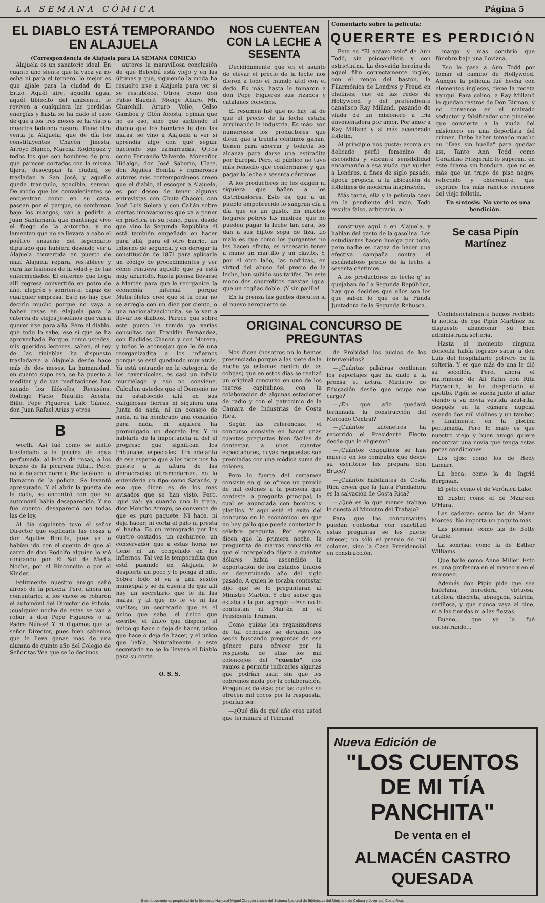LA SEMANA CÓMICA Página 5
EL DIABLO ESTÁ TEMPORANDO EN ALAJUELA
(Correspondencia de Alajuela para LA SEMANA COMICA)
Alajuela es un sanatorio ideal. En cuanto uno siente que la vaca ya no echa ni para el ternero, lo mejor es que ajiale para la ciudad de El Erizo. Aquél aire, aquella agua, aquél tibiecito del ambiente, le reviven a cualquiera las perdidas energías y hasta se ha dado el caso de que a los tres meses se ha visto a muertos botando basura. Tiene otra venta ja Alajuela; que de día los constituyentes Chacón Jinesta, Arroyo Blanco, Marcial Rodríguez y todos los que son hombres de pro, que parecen cortados con la misma tijera, desocupan la ciudad, se trasladan a San José, y aquello queda tranquilo, apacible, sereno. De modo que los convalecientes se encuentran como en su casa, pasean por el parque, se sombrean bajo los mangos, van a pedirle a Juan Santamaría que mantenga vivo el fuego de la antorcha, y no lamentan que no se llevara a cabo el poético ensueño del legendario diputado que hubiera deseado ver a Alajuela convertida en puerto de mar. Alajuela repara, restablece y cura las lesiones de la edad y de las enfermedades. El enfermo que llega allí regresa convertido en potro de año, alegrón y sonriente, capaz de cualquier empresa. Esto no hay que decirlo mucho porque no vaya a haber casas en Alajuela para la caterva de viejos josefinos que van a querer irse para allá. Pero el diablo, que todo lo sabe, ese sí que se ha aprovechado. Porque, como ustedes, mis queridos lectores, saben, el rey de las tinieblas ha dispuesto trasladarse a Alajuela desde hace más de dos meses. La humanidad, en cuanto supo eso, se ha puesto a meditar y de sus meditaciones han sacado los filósofos, Recaséns, Rodrigo Facio, Nautilio Acosta, Billo, Pepe Figueres, Lalo Gámez, don Juan Rafael Arias y otros
B
worth. Así fué como se sintió trasladado a la piscina de agua perfumada, al lecho de rosas, a los brazos de la picarona Rita... Pero, no lo dejaron dormir. Por teléfono lo llamaron de la policía. Se levantó apresurado. Y al abrir la puerta de la calle, se encontró con que su automóvil había desaparecido. Y no fué cuento: desapareció con todas las de ley.
Al día siguiente tuvo el señor Director que explicarle las cosas a don Aquiles Bonilla, pues ya le habían ido con el cuento de que al carro de don Rodolfo alguien lo vió rondando por El Sol de Media Noche, por el Rincon­cito o por el Kinder.
Felizmente nuestro amigo salió airoso de la prueba. Pero, ahora un comentario: si los cacos se robaron el automóvil del Director de Policía, ¡cualquier noche de estas se van a robar a don Pepe Figueres o al Padre Núñez! Y ni digamos que al señor Director, pues bien sabemos que le lleva ganas más de una alumna de quinto año del Colegio de Señoritas Vea que se lo decimos.
autores la maravillosa conclusión de que Belcebú está viejo y en las últimas y que, siguiendo la moda ha resuelto irse a Alajuela para ver si se restablece. Otros, como don Fabio Baudrit, Monge Alfaro, Mr. Churchill, Arturo Volio, Celso Gamboa y Otón Acosta, opinan que no es eso, sino que sintiendo el diablo que los hombres le dan las malas, se vino a Alajuela a ver si aprendía algo con qué seguir haciendo sus zamarradas. Otros como Fernando Valverde, Monseñor Hidalgo, don José Saborío, Ulate, don Aquiles Bonilla y numerosos autores más contemporáneos creen que el diablo, al escoger a Alajuela, es por deseo de tener algunas entrevistas con Chuta Chacón, con José Luis Solera y con Calián sobre ciertas innovaciones que va a poner en práctica en su reino, pues, desde que vino la Segunda República él está también empeñado en hacer para allá, para el otro barrio, un Infierno de segunda, y en derogar la constitución de 1871 para aplicarle un código de procedimientos y ver cómo renueva aquello que ya está muy aburrido. Hasta piensa llevarse a Martén para que le reorganice la economía infernal porque Mefistófeles cree que si la cosa no se arregla con un diez por ciento, o una nacionalizacioncita, se lo van a llevar los diablos. Parece que sobre este punto ha tenido ya varias consultas con Franklin Fernández, con Euclides Chacón y con Morera, y todos le aconsejan que le dé una reorganizadita a los infiernos porque se está quedando muy atrás. Ya está entrando en la categoría de los cavernícolas, es casi un infeliz murciélago y eso no conviene. Calculen ustedes que el Demonio no ha establecido allá en sus caliginosas tierras ni siquiera una Junta de nada, ni un consejo de nada, ni ha nombrado una comisión para nada, ni siquiera ha promulgado un decreto ley. Y ni hablarle de la importancia ni del el progreso que significan los tribunales especiales! Un adelanto de esa especie que a los ticos nos ha puesto a la altura de las democracias ultramodernas, no lo entendería un tipo como Satanás, y eso que dicen es de los más avisados que se han visto. Pero, ¡qué va!: ya cuando uno lo trata, dice Moncho Arroyo, se convence de que es puro paquete. Ni hace, ni deja hacer; ni corta el palo ni presta el hacha. Es un retrógrado por los cuatro costados, un cachureco, un conservador que a estas horas no tiene ni un congelado en los infiernos. Tal vez la temporadita que está pasando en Alajuela lo despierte un poco y lo ponga al hilo. Sobre todo si va a una sesión municipal y se da cuenta de que allí hay un secretario que le da las malas, y al que no le ve ni las vueltas; un secretario que es el único que sabe, el único que escribe, el único que dispone, el único qu hace o deja de hacer, único que hace o deja de hacer, y el único que habla. Naturalmente, a este secretario no se lo llevará el Diablo para su corte.
O. S. S.
NOS CUENTEAN CON LA LECHE A SESENTA
Decididamente que en el asunto de elevar el precio de la leche nos dieron a todo el mundo atol con el dedo. Es más, hasta le tomaron a don Pepe Figueres sus rizados y catalanes colochos.
El resumen fué que no hay tal de que el precio de la leche estaba arruinando la industria. Es más: son numerosos los productores que dicen que a treinta céntimos ganan, tienen para ahorrar y todavía les alcanza para darse una estiradita por Europa. Pero, el público no tuvo más remedio que conformarse y que pagar la leche a sesenta céntimos.
A los productores no les exigen ni siquiera que bañen a los distribuidores. Esto es, que a un pueblo empobrecido lo sangran día a día que es un gusto. En muchos hogares pobres las madres, que no pueden pagar la leche tan cara, les dan a sus hijitos sopa de tiza. Lo malo es que como los purgantes no les hacen efecto, es necesario tener a mano un martillo y un clavito. Y, por el otro lado, las nodrizas, en virtud del abuso del precio de la leche, han subido sus tarifas. De este modo dos churretitos cuestan igual que un cogñac doble. ¡Y sin pajilla!
En la prensa las gentes discuten si el nuevo aeropuerto se
Comentario sobre la película:
QUERERTE ES PERDICIÓN
Este es "El actavo velo" de Ann Todd, sin psicoanálisis y con estrictinina. La desvaída heroína de aquel film correctamente inglés, con el rengo del bastón, la Filarmónica de Londres y Freud en chelines, cae en las redes de Hollywood y del pretendiente canalisco Ray Milland, pasando de viuda de un misionero a fría envenenadora por amor. Por amor a Ray Milland y al más acendrado folletín.
Al principio nos gusta: asoma un delicado perfil femenino de escondida y vibrante sensibilidad encarnando a esa viuda que vuelve a Londres, a fines de siglo pasado, época propicia a la ubicación de folletines de moderna inspiración.
Más tarde, ella y la película caen en la pendiente del vicio. Todo resulta falso, arbitrario, a-
margo y más sombrío que fúnebre bajo una llovizna.
Eso le pasa a Ann Todd por tomar el camino de Hollywood. Aunque la película fué hecha con elementos ingleses, tiene la receta yanqui. Para colmo, a Ray Milland le quedan rastros de Don Birman, y no convence en el malvado seductor y falsificador con pinceles que convierte a la viuda del misionero en una deportista del crimen. Debe haber tomado mucho en "Días sin huella" para quedar así. Tanto Ann Todd como Geraldine Fitzgerald lo superan, en este drama sin hondura, que no es más que un trapo de piso negro, retorcido y chorreante, que exprime los más rancios recursos del viejo folletín.
En síntesis: No verte es una bendición.
construye aquí o en Alajuela, y hablan del gasto de la gasolina. Los estudiantes hacen huelga por todo, pero nadie es capaz de hacer una efectiva campaña contra el escándaloso precio de la leche a sesenta céntimos.
A los productores de leche q' se quejaban de La Segunda República, hay que decirles que ellos son los que saben lo que es la Funda Juntadora de la Segunda Rebusca.
Se casa Pipín Martínez
ORIGINAL CONCURSO DE PREGUNTAS
Nos dicen (nosotros no lo hemos presenciado porque a las siete de la noche ya estamos dentro de las cobijas) que en estos días se realizó un original concurso en uno de los teatros capitalinos, con la colaboración de algunas estaciones de radio y con el patrocinio de la Cámara de Industrias de Costa Rica.
Según las referencias, el concurso consiste en hacer unas cuantas preguntas bien fáciles de contestar, a unos cuantos espectadores, cuyas respuestas son premiadas con una módica suma de colones.
Pero lo fuerte del certamen consiste en q' se ofrece un premio de mil colones a la persona que conteste la pregunta principal, la cual es anunciada con bombos y platillos. Y aquí está el éxito del concurso en lo económico: en que no hay gallo que pueda contestar la célebre pregunta. Por ejemplo, dicen que la primera noche, la preguntita de marras consistía en que el interpelado dijera a cuántos dólares había ascendido la exportación de los Estados Unidos en determinado año del siglo pasado. A quien le tocaba contestar dijo que se lo preguntaran al Ministro Martén. Y otro señor que estaba a la par, agregó: —Eso no lo contestan ni Martén ni el Presidente Truman.
Como quizás los organizadores de tal concurso se devanen los sesos buscando preguntas de ese género para ofrecer por la respuesta de ellas los mil coloncejos del "cuento", nos vamos a permitir indicarles algunas que podrían usar, sin que les cobremos nada por la colaboración. Preguntas de ésas por las cuales se ofrecen mil cocos por la respuesta, podrían ser:
—¿Qué día de qué año cree usted que terminará el Tribunal
de Probidad los juicios de los intervenidos?
—¿Cuántas palabras contienen los reportajes que ha dado a la prensa el actual Ministro de Educación desde que ocupa ese cargo?
—¿En qué año quedará terminada la construcción del Mercado Central?
—¿Cuántos kilómetros ha recorrido el Presidente Electo desde que lo eligieron?
—¿Cuántos chapulines se han muerto en los combates que desde su escritorio les prepara don Bruce?
—¿Cuántos habitantes de Costa Rica creen que la Junta Fundadora es la salvación de Costa Rica?
—¿Qué es lo que menos trabajo le cuesta al Ministro del Trabajo?
Para que los concursantes puedan contestar con exactitud estas preguntas se les puede ofrecer, no sólo el premio de mil colones, sino la Casa Presidencial en construcción.
Confidencialmente hemos recibido la noticia de que Pipín Martínez ha dispuesto abandonar su bien administrada soltería.
Hasta el momento ninguna doncella había logrado sacar a don Luis del hospitalario potrero de la soltería. Y es que más de una le dió su socollón. Pero, ahora el matrimonio de Alí Kahn con Rita Hayworth, le ha despertado el apetito. Pipín se sueña junto al altar viendo a su novia vestida azul-rita, después en la cámara nupcial oyendo dos mil violines y un tambor, y finalmente, en la piscina perfumada. Pero lo malo es que nuestro viejo y buen amigo quiere encontrar una novia que tenga estas pocas condiciones:
Los ojos: como los de Hedy Lamarr.
La boca: como la de Ingrid Bergman.
El pelo: como el de Verónica Lake.
El busto: como el de Maureen O'Hara.
Las caderas: como las de María Montes. No importa un poquito más.
Las piernas: como las de Betty Grable.
La sonrisa: como la de Esther Williams.
Que baile como Anne Miller. Esto es, una profesora en el meneo y en el remeneo.
Además don Pipín pide que sea huérfana, heredera, virtuosa, católica, discreta, abnegada, sufrida, cariñosa, y que nunca vaya al cine, ni a las tiendas ni a las fiestas.
Bueno... que ya la fué encontrando...
Nueva Edición de
"LOS CUENTOS DE MI TÍA PANCHITA"
De venta en el
ALMACÉN CASTRO QUESADA
Este documento es propiedad de la Biblioteca Nacional Miguel Obregón Lizano del Sistema Nacional de Bibliotecas del Ministerio de Cultura y Juventud, Costa Rica.